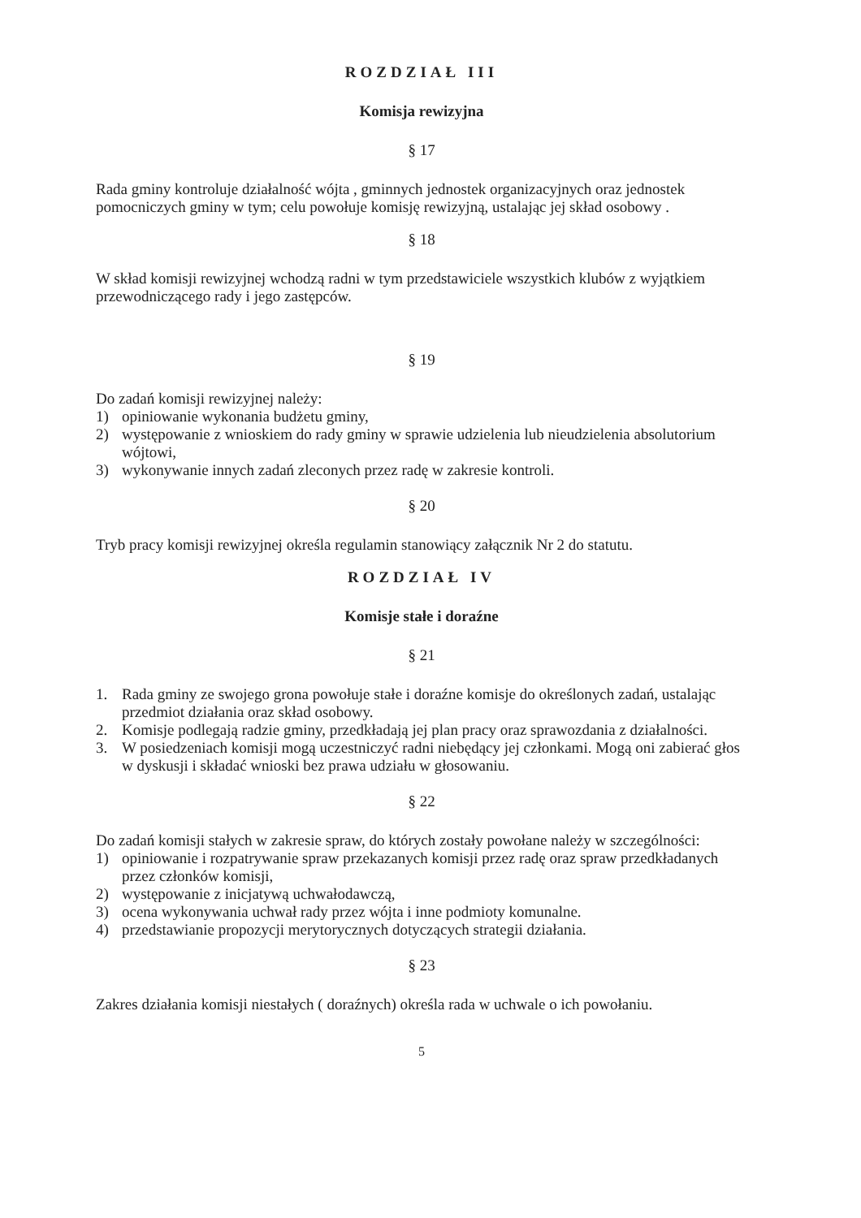ROZDZIAŁ III
Komisja rewizyjna
§ 17
Rada gminy kontroluje działalność wójta , gminnych jednostek organizacyjnych oraz jednostek pomocniczych gminy w tym; celu powołuje komisję rewizyjną, ustalając jej skład osobowy .
§ 18
W skład komisji rewizyjnej wchodzą radni w tym przedstawiciele wszystkich klubów z wyjątkiem przewodniczącego rady i jego zastępców.
§ 19
Do zadań komisji rewizyjnej należy:
1) opiniowanie wykonania budżetu gminy,
2) występowanie z wnioskiem do rady gminy w sprawie udzielenia lub nieudzielenia absolutorium wójtowi,
3) wykonywanie innych zadań zleconych przez radę w zakresie kontroli.
§ 20
Tryb pracy komisji rewizyjnej określa regulamin stanowiący załącznik Nr 2 do statutu.
ROZDZIAŁ IV
Komisje stałe i doraźne
§ 21
1. Rada gminy ze swojego grona powołuje stałe i doraźne komisje do określonych zadań, ustalając przedmiot działania oraz skład osobowy.
2. Komisje podlegają radzie gminy, przedkładają jej plan pracy oraz sprawozdania z działalności.
3. W posiedzeniach komisji mogą uczestniczyć radni niebędący jej członkami. Mogą oni zabierać głos w dyskusji i składać wnioski bez prawa udziału w głosowaniu.
§ 22
Do zadań komisji stałych w zakresie spraw, do których zostały powołane należy w szczególności:
1) opiniowanie i rozpatrywanie spraw przekazanych komisji przez radę oraz spraw przedkładanych przez członków komisji,
2) występowanie z inicjatywą uchwałodawczą,
3) ocena wykonywania uchwał rady przez wójta i inne podmioty komunalne.
4) przedstawianie propozycji merytorycznych dotyczących strategii działania.
§ 23
Zakres działania komisji niestałych ( doraźnych) określa rada w uchwale o ich powołaniu.
5